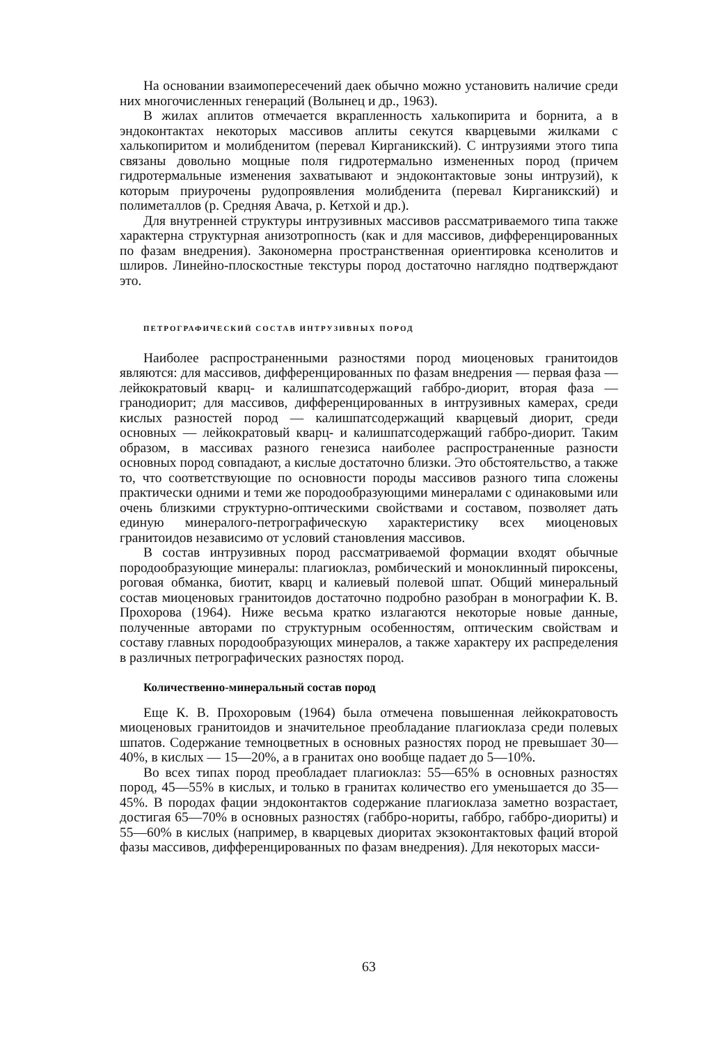На основании взаимопересечений даек обычно можно установить наличие среди них многочисленных генераций (Волынец и др., 1963).
В жилах аплитов отмечается вкрапленность халькопирита и борнита, а в эндоконтактах некоторых массивов аплиты секутся кварцевыми жилками с халькопиритом и молибденитом (перевал Кирганикский). С интрузиями этого типа связаны довольно мощные поля гидротермально измененных пород (причем гидротермальные изменения захватывают и эндоконтактовые зоны интрузий), к которым приурочены рудопроявления молибденита (перевал Кирганикский) и полиметаллов (р. Средняя Авача, р. Кетхой и др.).
Для внутренней структуры интрузивных массивов рассматриваемого типа также характерна структурная анизотропность (как и для массивов, дифференцированных по фазам внедрения). Закономерна пространственная ориентировка ксенолитов и шлиров. Линейно-плоскостные текстуры пород достаточно наглядно подтверждают это.
ПЕТРОГРАФИЧЕСКИЙ СОСТАВ ИНТРУЗИВНЫХ ПОРОД
Наиболее распространенными разностями пород миоценовых гранитоидов являются: для массивов, дифференцированных по фазам внедрения — первая фаза — лейкократовый кварц- и калишпатсодержащий габбро-диорит, вторая фаза — гранодиорит; для массивов, дифференцированных в интрузивных камерах, среди кислых разностей пород — калишпатсодержащий кварцевый диорит, среди основных — лейкократовый кварц- и калишпатсодержащий габбро-диорит. Таким образом, в массивах разного генезиса наиболее распространенные разности основных пород совпадают, а кислые достаточно близки. Это обстоятельство, а также то, что соответствующие по основности породы массивов разного типа сложены практически одними и теми же породообразующими минералами с одинаковыми или очень близкими структурно-оптическими свойствами и составом, позволяет дать единую минералого-петрографическую характеристику всех миоценовых гранитоидов независимо от условий становления массивов.
В состав интрузивных пород рассматриваемой формации входят обычные породообразующие минералы: плагиоклаз, ромбический и моноклинный пироксены, роговая обманка, биотит, кварц и калиевый полевой шпат. Общий минеральный состав миоценовых гранитоидов достаточно подробно разобран в монографии К. В. Прохорова (1964). Ниже весьма кратко излагаются некоторые новые данные, полученные авторами по структурным особенностям, оптическим свойствам и составу главных породообразующих минералов, а также характеру их распределения в различных петрографических разностях пород.
Количественно-минеральный состав пород
Еще К. В. Прохоровым (1964) была отмечена повышенная лейкократовость миоценовых гранитоидов и значительное преобладание плагиоклаза среди полевых шпатов. Содержание темноцветных в основных разностях пород не превышает 30—40%, в кислых — 15—20%, а в гранитах оно вообще падает до 5—10%.
Во всех типах пород преобладает плагиоклаз: 55—65% в основных разностях пород, 45—55% в кислых, и только в гранитах количество его уменьшается до 35—45%. В породах фации эндоконтактов содержание плагиоклаза заметно возрастает, достигая 65—70% в основных разностях (габбро-нориты, габбро, габбро-диориты) и 55—60% в кислых (например, в кварцевых диоритах экзоконтактовых фаций второй фазы массивов, дифференцированных по фазам внедрения). Для некоторых масси-
63